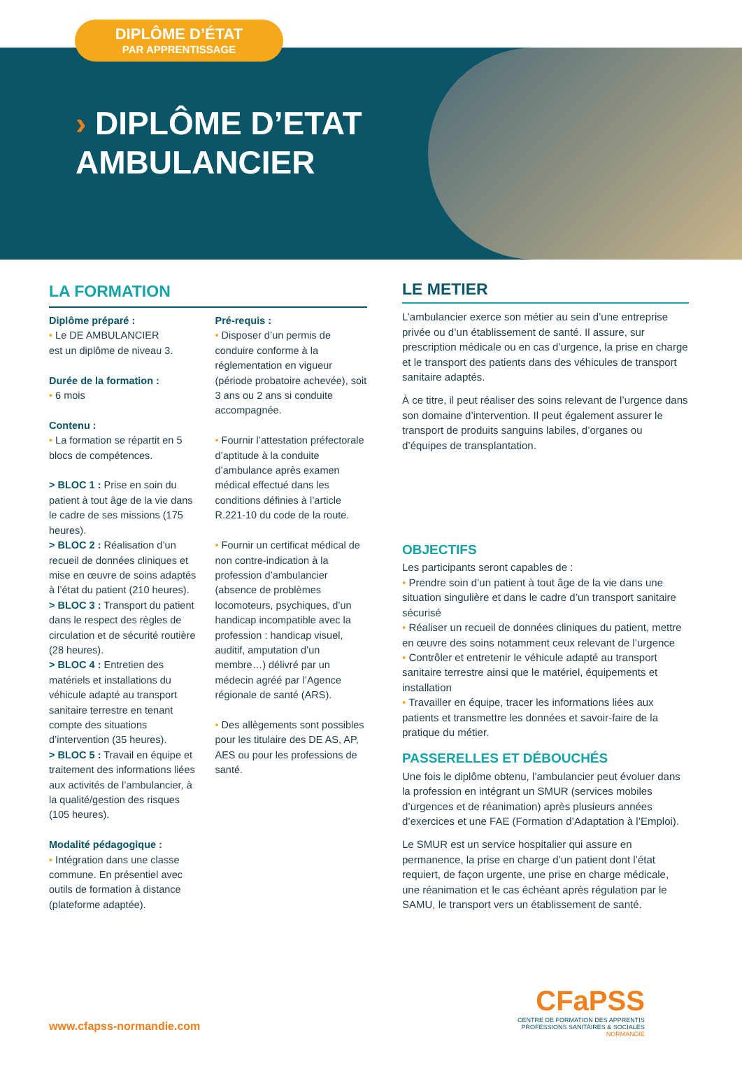DIPLÔME D’ÉTAT
PAR APPRENTISSAGE
› DIPLÔME D’ETAT
AMBULANCIER
LA FORMATION
Diplôme préparé :
• Le DE AMBULANCIER
est un diplôme de niveau 3.
Durée de la formation :
• 6 mois
Contenu :
• La formation se répartit en 5 blocs de compétences.
> BLOC 1 : Prise en soin du patient à tout âge de la vie dans le cadre de ses missions (175 heures).
> BLOC 2 : Réalisation d’un recueil de données cliniques et mise en œuvre de soins adaptés à l’état du patient (210 heures).
> BLOC 3 : Transport du patient dans le respect des règles de circulation et de sécurité routière (28 heures).
> BLOC 4 : Entretien des matériels et installations du véhicule adapté au transport sanitaire terrestre en tenant compte des situations d’intervention (35 heures).
> BLOC 5 : Travail en équipe et traitement des informations liées aux activités de l’ambulancier, à la qualité/gestion des risques (105 heures).
Modalité pédagogique :
• Intégration dans une classe commune. En présentiel avec outils de formation à distance (plateforme adaptée).
Pré-requis :
• Disposer d’un permis de conduire conforme à la réglementation en vigueur (période probatoire achevée), soit 3 ans ou 2 ans si conduite accompagnée.
• Fournir l’attestation préfectorale d’aptitude à la conduite d’ambulance après examen médical effectué dans les conditions définies à l’article R.221-10 du code de la route.
• Fournir un certificat médical de non contre-indication à la profession d’ambulancier (absence de problèmes locomoteurs, psychiques, d’un handicap incompatible avec la profession : handicap visuel, auditif, amputation d’un membre…) délivré par un médecin agréé par l’Agence régionale de santé (ARS).
• Des allègements sont possibles pour les titulaire des DE AS, AP, AES ou pour les professions de santé.
LE METIER
L’ambulancier exerce son métier au sein d’une entreprise privée ou d’un établissement de santé. Il assure, sur prescription médicale ou en cas d’urgence, la prise en charge et le transport des patients dans des véhicules de transport sanitaire adaptés.
À ce titre, il peut réaliser des soins relevant de l’urgence dans son domaine d’intervention. Il peut également assurer le transport de produits sanguins labiles, d’organes ou d’équipes de transplantation.
OBJECTIFS
Les participants seront capables de :
• Prendre soin d’un patient à tout âge de la vie dans une situation singulière et dans le cadre d’un transport sanitaire sécurisé
• Réaliser un recueil de données cliniques du patient, mettre en œuvre des soins notamment ceux relevant de l’urgence
• Contrôler et entretenir le véhicule adapté au transport sanitaire terrestre ainsi que le matériel, équipements et installation
• Travailler en équipe, tracer les informations liées aux patients et transmettre les données et savoir-faire de la pratique du métier.
PASSERELLES ET DÉBOUCHÉS
Une fois le diplôme obtenu, l’ambulancier peut évoluer dans la profession en intégrant un SMUR (services mobiles d’urgences et de réanimation) après plusieurs années d’exercices et une FAE (Formation d’Adaptation à l’Emploi).
Le SMUR est un service hospitalier qui assure en permanence, la prise en charge d’un patient dont l’état requiert, de façon urgente, une prise en charge médicale, une réanimation et le cas échéant après régulation par le SAMU, le transport vers un établissement de santé.
www.cfapss-normandie.com
CFaPSS
CENTRE DE FORMATION DES APPRENTIS
PROFESSIONS SANITAIRES & SOCIALES
NORMANDIE